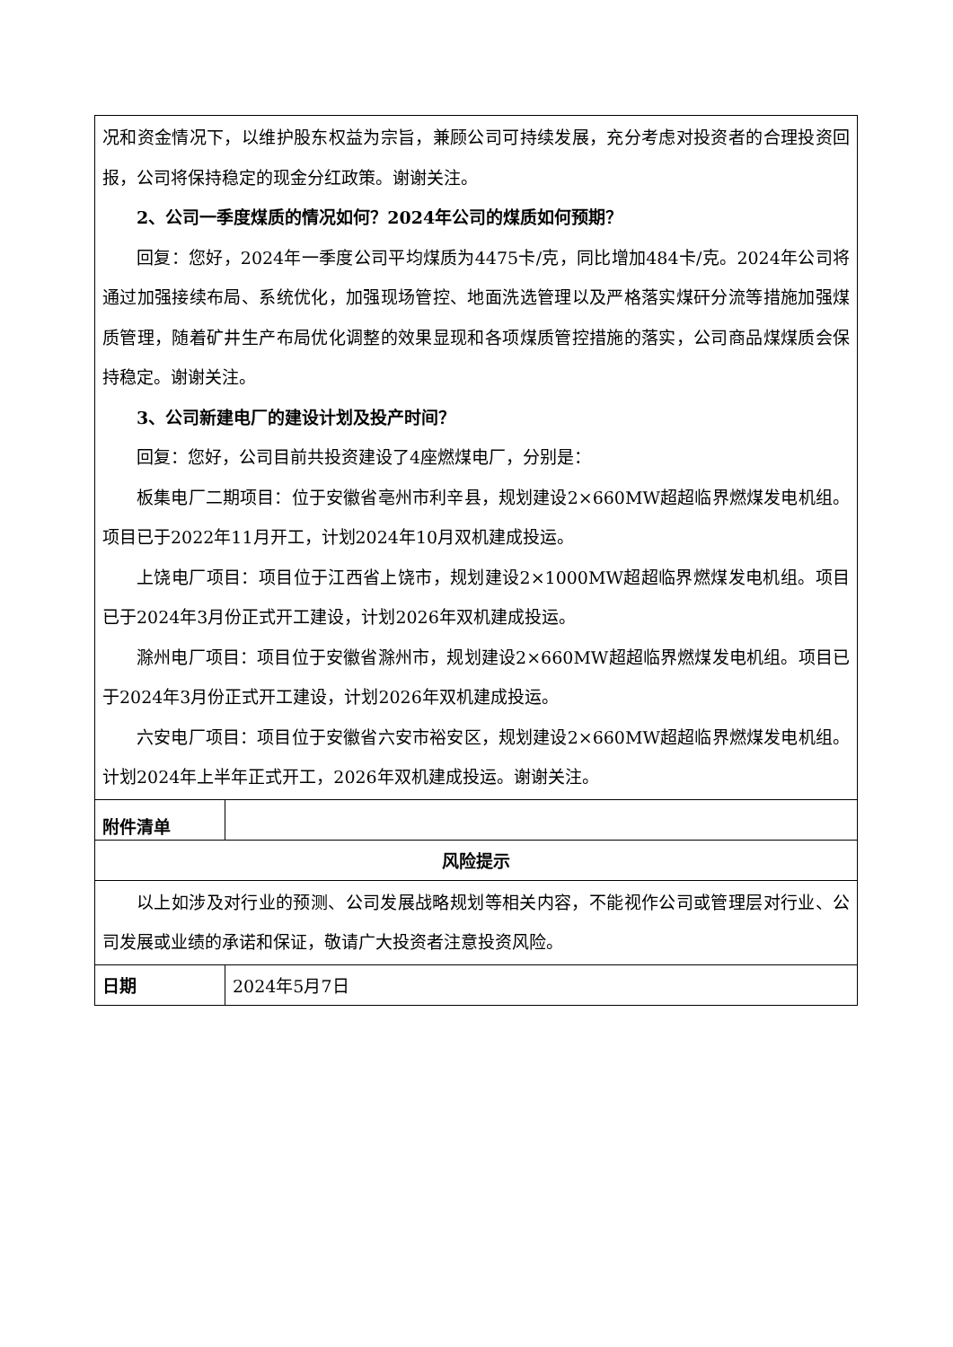| 况和资金情况下，以维护股东权益为宗旨，兼顾公司可持续发展，充分考虑对投资者的合理投资回报，公司将保持稳定的现金分红政策。谢谢关注。 2、公司一季度煤质的情况如何？2024年公司的煤质如何预期？ 回复：您好，2024年一季度公司平均煤质为4475卡/克，同比增加484卡/克。2024年公司将通过加强接续布局、系统优化，加强现场管控、地面洗选管理以及严格落实煤矸分流等措施加强煤质管理，随着矿井生产布局优化调整的效果显现和各项煤质管控措施的落实，公司商品煤煤质会保持稳定。谢谢关注。 3、公司新建电厂的建设计划及投产时间？ 回复：您好，公司目前共投资建设了4座燃煤电厂，分别是： 板集电厂二期项目：位于安徽省亳州市利辛县，规划建设2×660MW超超临界燃煤发电机组。项目已于2022年11月开工，计划2024年10月双机建成投运。 上饶电厂项目：项目位于江西省上饶市，规划建设2×1000MW超超临界燃煤发电机组。项目已于2024年3月份正式开工建设，计划2026年双机建成投运。 滁州电厂项目：项目位于安徽省滁州市，规划建设2×660MW超超临界燃煤发电机组。项目已于2024年3月份正式开工建设，计划2026年双机建成投运。 六安电厂项目：项目位于安徽省六安市裕安区，规划建设2×660MW超超临界燃煤发电机组。计划2024年上半年正式开工，2026年双机建成投运。谢谢关注。 | |
| 附件清单 | |
| 风险提示 | |
| 以上如涉及对行业的预测、公司发展战略规划等相关内容，不能视作公司或管理层对行业、公司发展或业绩的承诺和保证，敬请广大投资者注意投资风险。 | |
| 日期 | 2024年5月7日 |